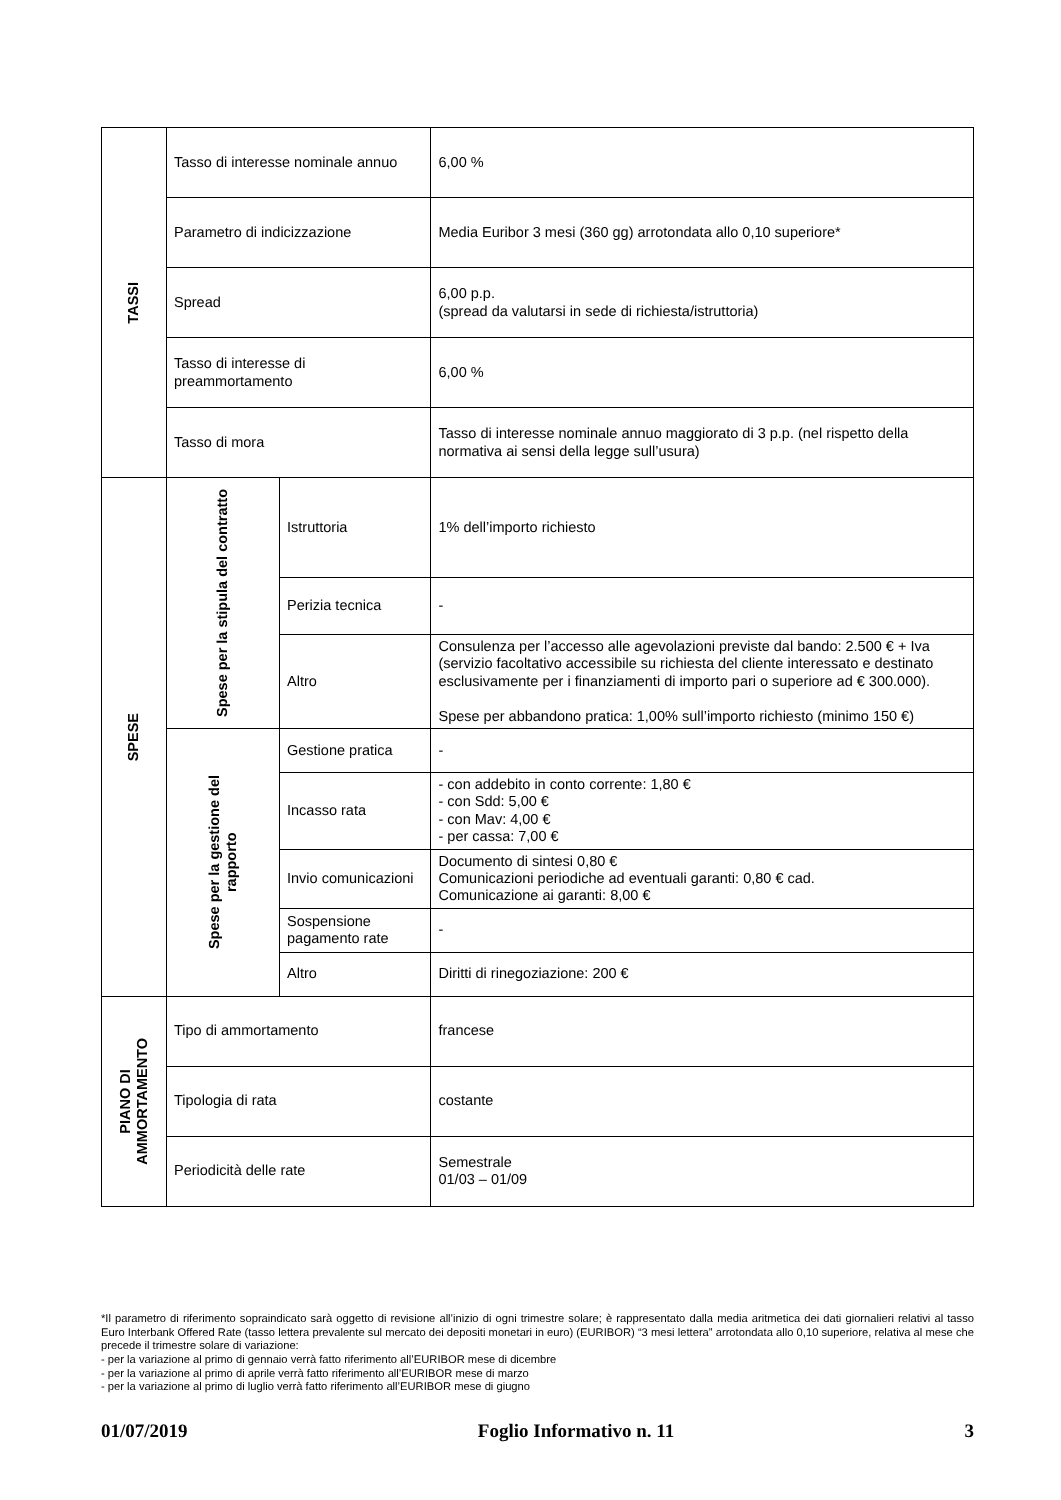| TASSI | Tasso di interesse nominale annuo | | 6,00 % |
| | Parametro di indicizzazione | | Media Euribor 3 mesi (360 gg) arrotondata allo 0,10 superiore* |
| | Spread | | 6,00 p.p. (spread da valutarsi in sede di richiesta/istruttoria) |
| | Tasso di interesse di preammortamento | | 6,00 % |
| | Tasso di mora | | Tasso di interesse nominale annuo maggiorato di 3 p.p. (nel rispetto della normativa ai sensi della legge sull’usura) |
| SPESE | Spese per la stipula del contratto | Istruttoria | 1% dell’importo richiesto |
| | | Perizia tecnica | - |
| | | Altro | Consulenza per l’accesso alle agevolazioni previste dal bando: 2.500 € + Iva (servizio facoltativo accessibile su richiesta del cliente interessato e destinato esclusivamente per i finanziamenti di importo pari o superiore ad € 300.000). Spese per abbandono pratica: 1,00% sull’importo richiesto (minimo 150 €) |
| | Spese per la gestione del rapporto | Gestione pratica | - |
| | | Incasso rata | - con addebito in conto corrente: 1,80 € - con Sdd: 5,00 € - con Mav: 4,00 € - per cassa: 7,00 € |
| | | Invio comunicazioni | Documento di sintesi 0,80 € Comunicazioni periodiche ad eventuali garanti: 0,80 € cad. Comunicazione ai garanti: 8,00 € |
| | | Sospensione pagamento rate | - |
| | | Altro | Diritti di rinegoziazione: 200 € |
| PIANO DI AMMORTAMENTO | Tipo di ammortamento | | francese |
| | Tipologia di rata | | costante |
| | Periodicità delle rate | | Semestrale 01/03 – 01/09 |
*Il parametro di riferimento sopraindicato sarà oggetto di revisione all’inizio di ogni trimestre solare; è rappresentato dalla media aritmetica dei dati giornalieri relativi al tasso Euro Interbank Offered Rate (tasso lettera prevalente sul mercato dei depositi monetari in euro) (EURIBOR) “3 mesi lettera” arrotondata allo 0,10 superiore, relativa al mese che precede il trimestre solare di variazione:
- per la variazione al primo di gennaio verrà fatto riferimento all’EURIBOR mese di dicembre
- per la variazione al primo di aprile verrà fatto riferimento all’EURIBOR mese di marzo
- per la variazione al primo di luglio verrà fatto riferimento all’EURIBOR mese di giugno
01/07/2019 Foglio Informativo n. 11 3